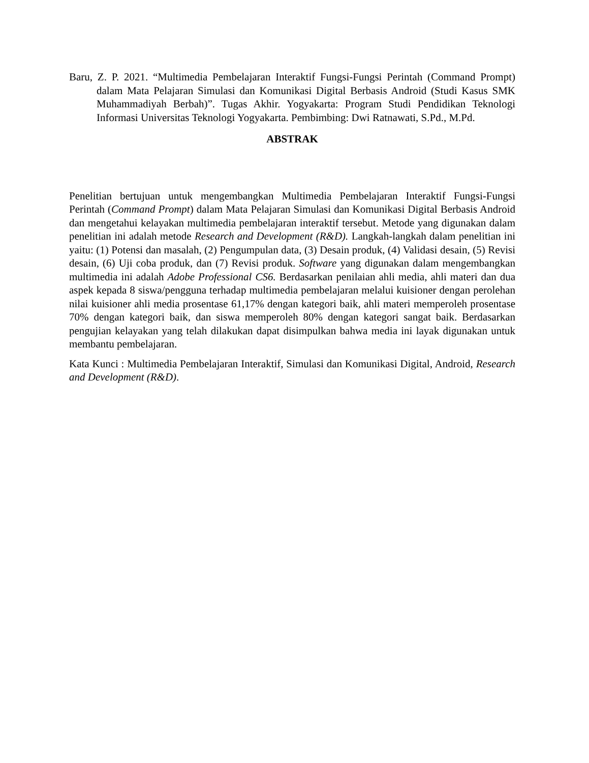Baru, Z. P. 2021. “Multimedia Pembelajaran Interaktif Fungsi-Fungsi Perintah (Command Prompt) dalam Mata Pelajaran Simulasi dan Komunikasi Digital Berbasis Android (Studi Kasus SMK Muhammadiyah Berbah)”. Tugas Akhir. Yogyakarta: Program Studi Pendidikan Teknologi Informasi Universitas Teknologi Yogyakarta. Pembimbing: Dwi Ratnawati, S.Pd., M.Pd.
ABSTRAK
Penelitian bertujuan untuk mengembangkan Multimedia Pembelajaran Interaktif Fungsi-Fungsi Perintah (Command Prompt) dalam Mata Pelajaran Simulasi dan Komunikasi Digital Berbasis Android dan mengetahui kelayakan multimedia pembelajaran interaktif tersebut. Metode yang digunakan dalam penelitian ini adalah metode Research and Development (R&D). Langkah-langkah dalam penelitian ini yaitu: (1) Potensi dan masalah, (2) Pengumpulan data, (3) Desain produk, (4) Validasi desain, (5) Revisi desain, (6) Uji coba produk, dan (7) Revisi produk. Software yang digunakan dalam mengembangkan multimedia ini adalah Adobe Professional CS6. Berdasarkan penilaian ahli media, ahli materi dan dua aspek kepada 8 siswa/pengguna terhadap multimedia pembelajaran melalui kuisioner dengan perolehan nilai kuisioner ahli media prosentase 61,17% dengan kategori baik, ahli materi memperoleh prosentase 70% dengan kategori baik, dan siswa memperoleh 80% dengan kategori sangat baik. Berdasarkan pengujian kelayakan yang telah dilakukan dapat disimpulkan bahwa media ini layak digunakan untuk membantu pembelajaran.
Kata Kunci : Multimedia Pembelajaran Interaktif, Simulasi dan Komunikasi Digital, Android, Research and Development (R&D).